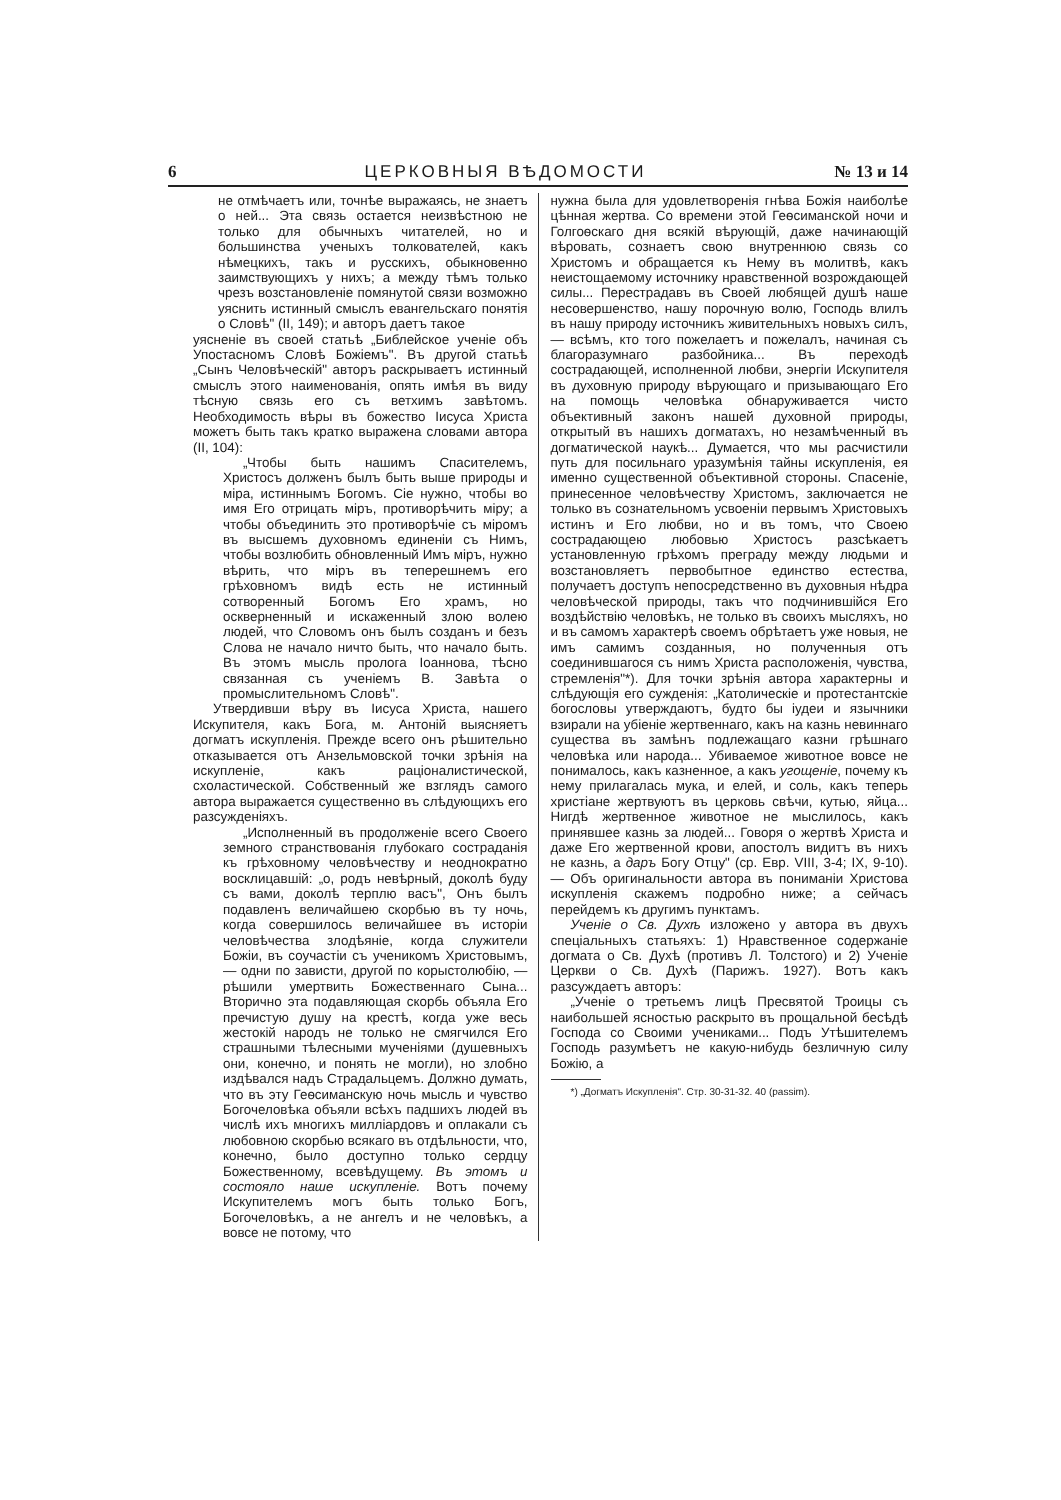6 ЦЕРКОВНЫЯ ВѢДОМОСТИ № 13 и 14
не отмѣчаетъ или, точнѣе выражаясь, не знаетъ о ней... Эта связь остается неизвѣстною не только для обычныхъ читателей, но и большинства ученыхъ толкователей, какъ нѣмецкихъ, такъ и русскихъ, обыкновенно заимствующихъ у нихъ; а между тѣмъ только чрезъ возстановленіе помянутой связи возможно уяснить истинный смыслъ евангельскаго понятія о Словѣ" (II, 149); и авторъ даетъ такое
уясненіе въ своей статьѣ „Библейское ученіе объ Упостасномъ Словѣ Божіемъ". Въ другой статьѣ „Сынъ Человѣческій" авторъ раскрываетъ истинный смыслъ этого наименованія, опять имѣя въ виду тѣсную связь его съ ветхимъ завѣтомъ. Необходимость вѣры въ божество Іисуса Христа можетъ быть такъ кратко выражена словами автора (II, 104):
„Чтобы быть нашимъ Спасителемъ, Христосъ долженъ былъ быть выше природы и міра, истиннымъ Богомъ. Сіе нужно, чтобы во имя Его отрицать міръ, противорѣчить міру; а чтобы объединить это противорѣчіе съ міромъ въ высшемъ духовномъ единеніи съ Нимъ, чтобы возлюбить обновленный Имъ міръ, нужно вѣрить, что міръ въ теперешнемъ его грѣховномъ видѣ есть не истинный сотворенный Богомъ Его храмъ, но оскверненный и искаженный злою волею людей, что Словомъ онъ былъ созданъ и безъ Слова не начало ничто быть, что начало быть. Въ этомъ мысль пролога Іоаннова, тѣсно связанная съ ученіемъ В. Завѣта о промыслительномъ Словѣ".
Утвердивши вѣру въ Іисуса Христа, нашего Искупителя, какъ Бога, м. Антоній выясняетъ догматъ искупленія. Прежде всего онъ рѣшительно отказывается отъ Анзельмовской точки зрѣнія на искупленіе, какъ раціоналистической, схоластической. Собственный же взглядъ самого автора выражается существенно въ слѣдующихъ его разсужденіяхъ.
„Исполненный въ продолженіе всего Своего земного странствованія глубокаго состраданія къ грѣховному человѣчеству и неоднократно восклицавшій: „о, родъ невѣрный, доколѣ буду съ вами, доколѣ терплю васъ", Онъ былъ подавленъ величайшею скорбью въ ту ночь, когда совершилось величайшее въ исторіи человѣчества злодѣяніе, когда служители Божіи, въ соучастіи съ ученикомъ Христовымъ, — одни по зависти, другой по корыстолюбію, — рѣшили умертвить Божественнаго Сына... Вторично эта подавляющая скорбь объяла Его пречистую душу на крестѣ, когда уже весь жестокій народъ не только не смягчился Его страшными тѣлесными мученіями (душевныхъ они, конечно, и понять не могли), но злобно издѣвался надъ Страдальцемъ. Должно думать, что въ эту Геѳсиманскую ночь мысль и чувство Богочеловѣка объяли всѣхъ падшихъ людей въ числѣ ихъ многихъ милліардовъ и оплакали съ любовною скорбью всякаго въ отдѣльности, что, конечно, было доступно только сердцу Божественному, всевѣдущему. Въ этомъ и состояло наше искупленіе. Вотъ почему Искупителемъ могъ быть только Богъ, Богочеловѣкъ, а не ангелъ и не человѣкъ, а вовсе не потому, что
нужна была для удовлетворенія гнѣва Божія наиболѣе цѣнная жертва. Со времени этой Геѳсиманской ночи и Голгоѳскаго дня всякій вѣрующій, даже начинающій вѣровать, сознаетъ свою внутреннюю связь со Христомъ и обращается къ Нему въ молитвѣ, какъ неистощаемому источнику нравственной возрождающей силы... Перестрадавъ въ Своей любящей душѣ наше несовершенство, нашу порочную волю, Господь влилъ въ нашу природу источникъ живительныхъ новыхъ силъ, — всѣмъ, кто того пожелаетъ и пожелалъ, начиная съ благоразумнаго разбойника... Въ переходѣ сострадающей, исполненной любви, энергіи Искупителя въ духовную природу вѣрующаго и призывающаго Его на помощь человѣка обнаруживается чисто объективный законъ нашей духовной природы, открытый въ нашихъ догматахъ, но незамѣченный въ догматической наукѣ... Думается, что мы расчистили путь для посильнаго уразумѣнія тайны искупленія, ея именно существенной объективной стороны. Спасеніе, принесенное человѣчеству Христомъ, заключается не только въ сознательномъ усвоеніи первымъ Христовыхъ истинъ и Его любви, но и въ томъ, что Своею сострадающею любовью Христосъ разсѣкаетъ установленную грѣхомъ преграду между людьми и возстановляетъ первобытное единство естества, получаетъ доступъ непосредственно въ духовныя нѣдра человѣческой природы, такъ что подчинившійся Его воздѣйствію человѣкъ, не только въ своихъ мысляхъ, но и въ самомъ характерѣ своемъ обрѣтаетъ уже новыя, не имъ самимъ созданныя, но полученныя отъ соединившагося съ нимъ Христа расположенія, чувства, стремленія"*). Для точки зрѣнія автора характерны и слѣдующія его сужденія: „Католическіе и протестантскіе богословы утверждаютъ, будто бы іудеи и язычники взирали на убіеніе жертвеннаго, какъ на казнь невиннаго существа въ замѣнъ подлежащаго казни грѣшнаго человѣка или народа... Убиваемое животное вовсе не понималось, какъ казненное, а какъ угощеніе, почему къ нему прилагалась мука, и елей, и соль, какъ теперь христіане жертвуютъ въ церковь свѣчи, кутью, яйца... Нигдѣ жертвенное животное не мыслилось, какъ принявшее казнь за людей... Говоря о жертвѣ Христа и даже Его жертвенной крови, апостолъ видитъ въ нихъ не казнь, а даръ Богу Отцу" (ср. Евр. VIII, 3-4; IX, 9-10). — Объ оригинальности автора въ пониманіи Христова искупленія скажемъ подробно ниже; а сейчасъ перейдемъ къ другимъ пунктамъ.
Ученіе о Св. Духѣ изложено у автора въ двухъ спеціальныхъ статьяхъ: 1) Нравственное содержаніе догмата о Св. Духѣ (противъ Л. Толстого) и 2) Ученіе Церкви о Св. Духѣ (Парижъ. 1927). Вотъ какъ разсуждаетъ авторъ:
„Ученіе о третьемъ лицѣ Пресвятой Троицы съ наибольшей ясностью раскрыто въ прощальной бесѣдѣ Господа со Своими учениками... Подъ Утѣшителемъ Господь разумѣетъ не какую-нибудь безличную силу Божію, а
*) „Догматъ Искупленія". Стр. 30-31-32. 40 (passim).